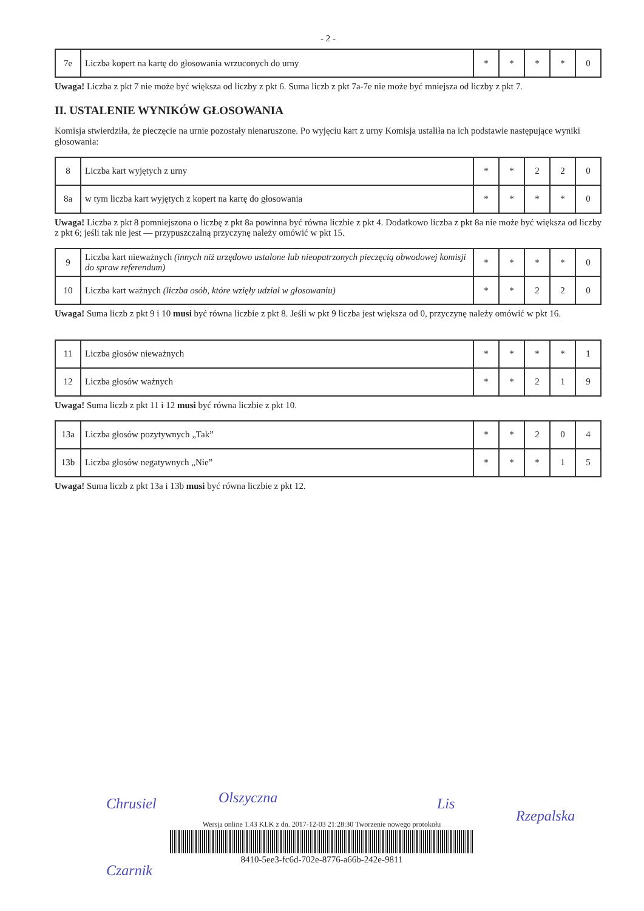- 2 -
| 7e | Liczba kopert na kartę do głosowania wrzuconych do urny | * | * | * | * | 0 |
Uwaga! Liczba z pkt 7 nie może być większa od liczby z pkt 6. Suma liczb z pkt 7a-7e nie może być mniejsza od liczby z pkt 7.
II. USTALENIE WYNIKÓW GŁOSOWANIA
Komisja stwierdziła, że pieczęcie na urnie pozostały nienaruszone. Po wyjęciu kart z urny Komisja ustaliła na ich podstawie następujące wyniki głosowania:
| 8 | Liczba kart wyjętych z urny | * | * | 2 | 2 | 0 |
| 8a | w tym liczba kart wyjętych z kopert na kartę do głosowania | * | * | * | * | 0 |
Uwaga! Liczba z pkt 8 pomniejszona o liczbę z pkt 8a powinna być równa liczbie z pkt 4. Dodatkowo liczba z pkt 8a nie może być większa od liczby z pkt 6; jeśli tak nie jest — przypuszczalną przyczynę należy omówić w pkt 15.
| 9 | Liczba kart nieważnych (innych niż urzędowo ustalone lub nieopatrzonych pieczęcią obwodowej komisji do spraw referendum) | * | * | * | * | 0 |
| 10 | Liczba kart ważnych (liczba osób, które wzięły udział w głosowaniu) | * | * | 2 | 2 | 0 |
Uwaga! Suma liczb z pkt 9 i 10 musi być równa liczbie z pkt 8. Jeśli w pkt 9 liczba jest większa od 0, przyczynę należy omówić w pkt 16.
| 11 | Liczba głosów nieważnych | * | * | * | * | 1 |
| 12 | Liczba głosów ważnych | * | * | 2 | 1 | 9 |
Uwaga! Suma liczb z pkt 11 i 12 musi być równa liczbie z pkt 10.
| 13a | Liczba głosów pozytywnych „Tak” | * | * | 2 | 0 | 4 |
| 13b | Liczba głosów negatywnych „Nie” | * | * | * | 1 | 5 |
Uwaga! Suma liczb z pkt 13a i 13b musi być równa liczbie z pkt 12.
Chrusiel Olszyczna Lis
Rzepalska
Czarnik
Wersja online 1.43 KLK z dn. 2017-12-03 21:28:30 Tworzenie nowego protokołu
8410-5ee3-fc6d-702e-8776-a66b-242e-9811